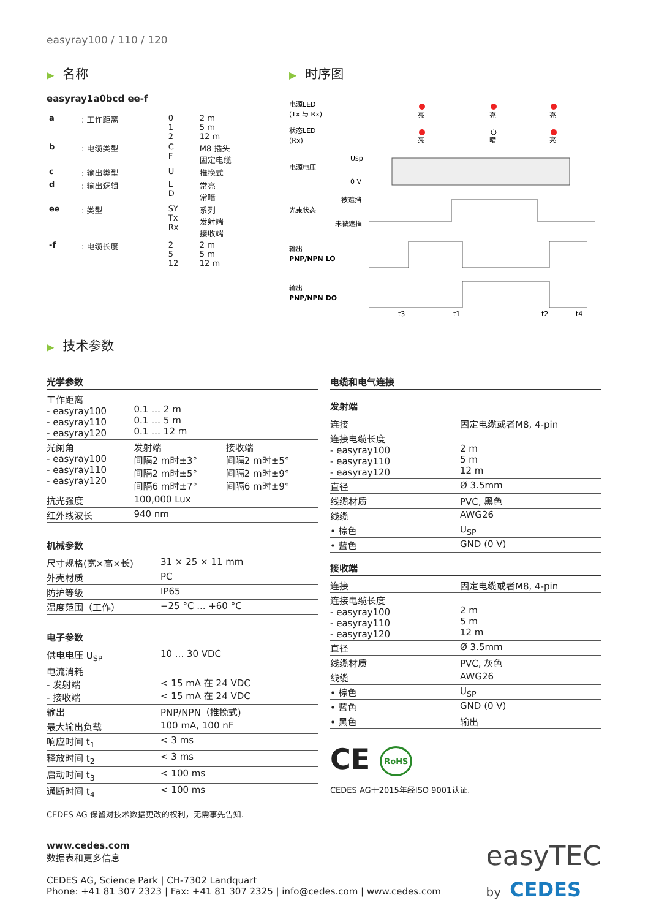easyray100 / 110 / 120
▶ 名称
easyray1a0bcd ee-f
| a | : 工作距离 | 0 1 2 | 2 m 5 m 12 m |
| b | : 电缆类型 | C F | M8 插头 固定电缆 |
| c | : 输出类型 | U | 推挽式 |
| d | : 输出逻辑 | L D | 常亮 常暗 |
| ee | : 类型 | SY Tx Rx | 系列 发射端 接收端 |
| -f | : 电缆长度 | 2 5 12 | 2 m 5 m 12 m |
▶ 时序图
电源LED
(Tx 与 Rx)
状态LED
(Rx)
亮
亮
亮
亮
暗
亮
电源电压
Usp
0 V
光束状态
被遮挡
未被遮挡
输出
PNP/NPN LO
输出
PNP/NPN DO
t3
t1
t2
t4
▶ 技术参数
光学参数
| 工作距离 - easyray100 - easyray110 - easyray120 | 0.1 … 2 m 0.1 … 5 m 0.1 … 12 m | |
| 光阑角 - easyray100 - easyray110 - easyray120 | 发射端 间隔2 m时±3° 间隔2 m时±5° 间隔6 m时±7° | 接收端 间隔2 m时±5° 间隔2 m时±9° 间隔6 m时±9° |
| 抗光强度 | 100,000 Lux | |
| 红外线波长 | 940 nm | |
机械参数
| 尺寸规格(宽×高×长) | 31 × 25 × 11 mm |
| 外壳材质 | PC |
| 防护等级 | IP65 |
| 温度范围（工作） | −25 °C ... +60 °C |
电子参数
| 供电电压 U<sub>SP</sub> | 10 ... 30 VDC |
| 电流消耗 - 发射端 - 接收端 | < 15 mA 在 24 VDC < 15 mA 在 24 VDC |
| 输出 | PNP/NPN（推挽式) |
| 最大输出负载 | 100 mA, 100 nF |
| 响应时间 t<sub>1</sub> | < 3 ms |
| 释放时间 t<sub>2</sub> | < 3 ms |
| 启动时间 t<sub>3</sub> | < 100 ms |
| 通断时间 t<sub>4</sub> | < 100 ms |
CEDES AG 保留对技术数据更改的权利，无需事先告知.
电缆和电气连接
发射端
| 连接 | 固定电缆或者M8, 4-pin |
| 连接电缆长度 - easyray100 - easyray110 - easyray120 | 2 m 5 m 12 m |
| 直径 | Ø 3.5mm |
| 线缆材质 | PVC, 黑色 |
| 线缆 | AWG26 |
| • 棕色 | U<sub>SP</sub> |
| • 蓝色 | GND (0 V) |
接收端
| 连接 | 固定电缆或者M8, 4-pin |
| 连接电缆长度 - easyray100 - easyray110 - easyray120 | 2 m 5 m 12 m |
| 直径 | Ø 3.5mm |
| 线缆材质 | PVC, 灰色 |
| 线缆 | AWG26 |
| • 棕色 | U<sub>SP</sub> |
| • 蓝色 | GND (0 V) |
| • 黑色 | 输出 |
CE RoHS
CEDES AG于2015年经ISO 9001认证.
www.cedes.com
数据表和更多信息
CEDES AG, Science Park | CH-7302 Landquart
Phone: +41 81 307 2323 | Fax: +41 81 307 2325 | info@cedes.com | www.cedes.com
easyTEC
by CEDES